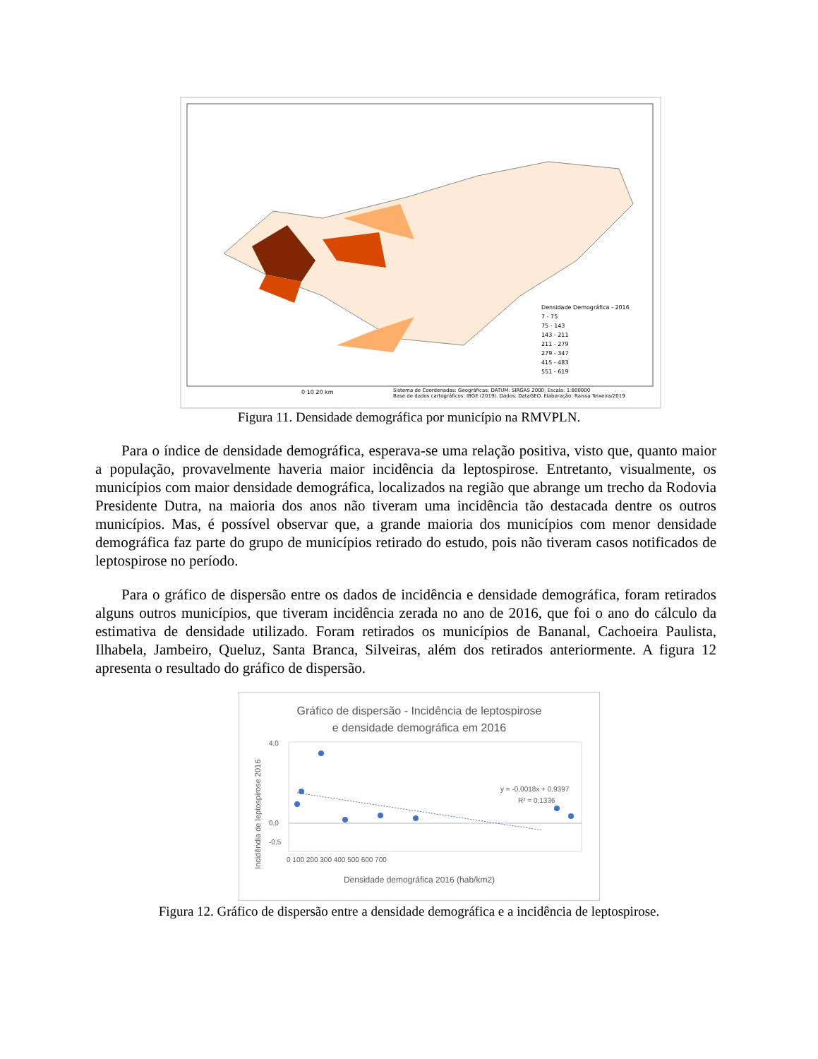Densidade Demográfica - 2016
7 - 75
75 - 143
143 - 211
211 - 279
279 - 347
415 - 483
551 - 619
0 10 20 km
Sistema de Coordenadas: Geográficas; DATUM: SIRGAS 2000; Escala: 1:800000
Base de dados cartográficos: IBGE (2019). Dados: DataGEO. Elaboração: Raissa Teixeira/2019
Figura 11. Densidade demográfica por município na RMVPLN.
Para o índice de densidade demográfica, esperava-se uma relação positiva, visto que, quanto maior a população, provavelmente haveria maior incidência da leptospirose. Entretanto, visualmente, os municípios com maior densidade demográfica, localizados na região que abrange um trecho da Rodovia Presidente Dutra, na maioria dos anos não tiveram uma incidência tão destacada dentre os outros municípios. Mas, é possível observar que, a grande maioria dos municípios com menor densidade demográfica faz parte do grupo de municípios retirado do estudo, pois não tiveram casos notificados de leptospirose no período.
Para o gráfico de dispersão entre os dados de incidência e densidade demográfica, foram retirados alguns outros municípios, que tiveram incidência zerada no ano de 2016, que foi o ano do cálculo da estimativa de densidade utilizado. Foram retirados os municípios de Bananal, Cachoeira Paulista, Ilhabela, Jambeiro, Queluz, Santa Branca, Silveiras, além dos retirados anteriormente. A figura 12 apresenta o resultado do gráfico de dispersão.
Gráfico de dispersão - Incidência de leptospirose
e densidade demográfica em 2016
Incidêndia de leptospirose 2016
4,0
0,0
-0,5
y = -0,0018x + 0,9397
R² = 0,1336
0 100 200 300 400 500 600 700
Densidade demográfica 2016 (hab/km2)
Figura 12. Gráfico de dispersão entre a densidade demográfica e a incidência de leptospirose.